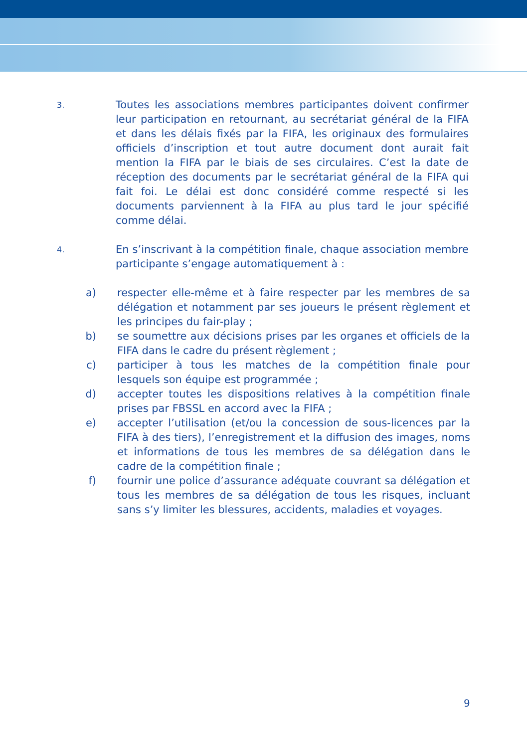3.
Toutes les associations membres participantes doivent confirmer leur participation en retournant, au secrétariat général de la FIFA et dans les délais fixés par la FIFA, les originaux des formulaires officiels d’inscription et tout autre document dont aurait fait mention la FIFA par le biais de ses circulaires. C’est la date de réception des documents par le secrétariat général de la FIFA qui fait foi. Le délai est donc considéré comme respecté si les documents parviennent à la FIFA au plus tard le jour spécifié comme délai.
4.
En s’inscrivant à la compétition finale, chaque association membre participante s’engage automatiquement à :
a) respecter elle-même et à faire respecter par les membres de sa délégation et notamment par ses joueurs le présent règlement et les principes du fair-play ;
b) se soumettre aux décisions prises par les organes et officiels de la FIFA dans le cadre du présent règlement ;
c) participer à tous les matches de la compétition finale pour lesquels son équipe est programmée ;
d) accepter toutes les dispositions relatives à la compétition finale prises par FBSSL en accord avec la FIFA ;
e) accepter l’utilisation (et/ou la concession de sous-licences par la FIFA à des tiers), l’enregistrement et la diffusion des images, noms et informations de tous les membres de sa délégation dans le cadre de la compétition finale ;
f) fournir une police d’assurance adéquate couvrant sa délégation et tous les membres de sa délégation de tous les risques, incluant sans s’y limiter les blessures, accidents, maladies et voyages.
9